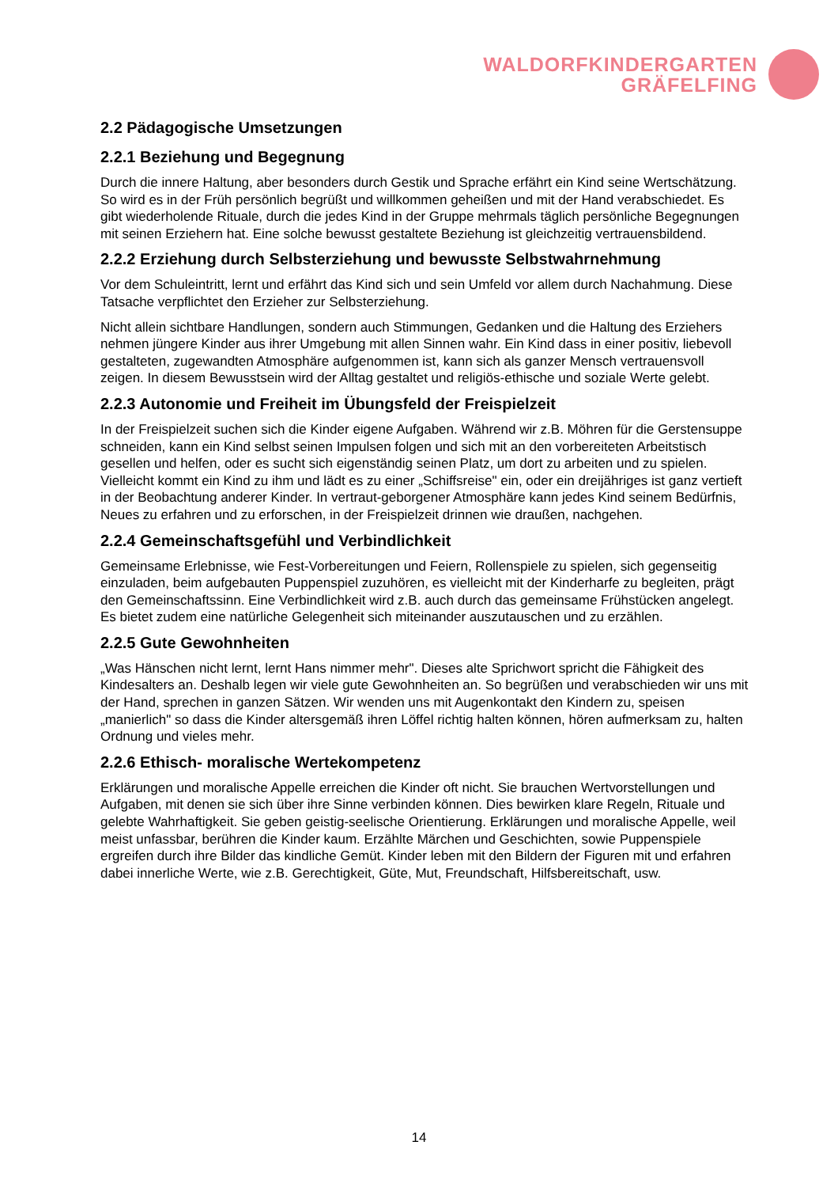WALDORFKINDERGARTEN
GRÄFELFING
2.2 Pädagogische Umsetzungen
2.2.1 Beziehung und Begegnung
Durch die innere Haltung, aber besonders durch Gestik und Sprache erfährt ein Kind seine Wertschätzung. So wird es in der Früh persönlich begrüßt und willkommen geheißen und mit der Hand verabschiedet. Es gibt wiederholende Rituale, durch die jedes Kind in der Gruppe mehrmals täglich persönliche Begegnungen mit seinen Erziehern hat. Eine solche bewusst gestaltete Beziehung ist gleichzeitig vertrauensbildend.
2.2.2 Erziehung durch Selbsterziehung und bewusste Selbstwahrnehmung
Vor dem Schuleintritt, lernt und erfährt das Kind sich und sein Umfeld vor allem durch Nachahmung. Diese Tatsache verpflichtet den Erzieher zur Selbsterziehung.
Nicht allein sichtbare Handlungen, sondern auch Stimmungen, Gedanken und die Haltung des Erziehers nehmen jüngere Kinder aus ihrer Umgebung mit allen Sinnen wahr. Ein Kind dass in einer positiv, liebevoll gestalteten, zugewandten Atmosphäre aufgenommen ist, kann sich als ganzer Mensch vertrauensvoll zeigen. In diesem Bewusstsein wird der Alltag gestaltet und religiös-ethische und soziale Werte gelebt.
2.2.3 Autonomie und Freiheit im Übungsfeld der Freispielzeit
In der Freispielzeit suchen sich die Kinder eigene Aufgaben. Während wir z.B. Möhren für die Gerstensuppe schneiden, kann ein Kind selbst seinen Impulsen folgen und sich mit an den vorbereiteten Arbeitstisch gesellen und helfen, oder es sucht sich eigenständig seinen Platz, um dort zu arbeiten und zu spielen. Vielleicht kommt ein Kind zu ihm und lädt es zu einer „Schiffsreise" ein, oder ein dreijähriges ist ganz vertieft in der Beobachtung anderer Kinder. In vertraut-geborgener Atmosphäre kann jedes Kind seinem Bedürfnis, Neues zu erfahren und zu erforschen, in der Freispielzeit drinnen wie draußen, nachgehen.
2.2.4 Gemeinschaftsgefühl und Verbindlichkeit
Gemeinsame Erlebnisse, wie Fest-Vorbereitungen und Feiern, Rollenspiele zu spielen, sich gegenseitig einzuladen, beim aufgebauten Puppenspiel zuzuhören, es vielleicht mit der Kinderharfe zu begleiten, prägt den Gemeinschaftssinn. Eine Verbindlichkeit wird z.B. auch durch das gemeinsame Frühstücken angelegt. Es bietet zudem eine natürliche Gelegenheit sich miteinander auszutauschen und zu erzählen.
2.2.5 Gute Gewohnheiten
„Was Hänschen nicht lernt, lernt Hans nimmer mehr". Dieses alte Sprichwort spricht die Fähigkeit des Kindesalters an. Deshalb legen wir viele gute Gewohnheiten an. So begrüßen und verabschieden wir uns mit der Hand, sprechen in ganzen Sätzen. Wir wenden uns mit Augenkontakt den Kindern zu, speisen „manierlich" so dass die Kinder altersgemäß ihren Löffel richtig halten können, hören aufmerksam zu, halten Ordnung und vieles mehr.
2.2.6 Ethisch- moralische Wertekompetenz
Erklärungen und moralische Appelle erreichen die Kinder oft nicht. Sie brauchen Wertvorstellungen und Aufgaben, mit denen sie sich über ihre Sinne verbinden können. Dies bewirken klare Regeln, Rituale und gelebte Wahrhaftigkeit. Sie geben geistig-seelische Orientierung. Erklärungen und moralische Appelle, weil meist unfassbar, berühren die Kinder kaum. Erzählte Märchen und Geschichten, sowie Puppenspiele ergreifen durch ihre Bilder das kindliche Gemüt. Kinder leben mit den Bildern der Figuren mit und erfahren dabei innerliche Werte, wie z.B. Gerechtigkeit, Güte, Mut, Freundschaft, Hilfsbereitschaft, usw.
14